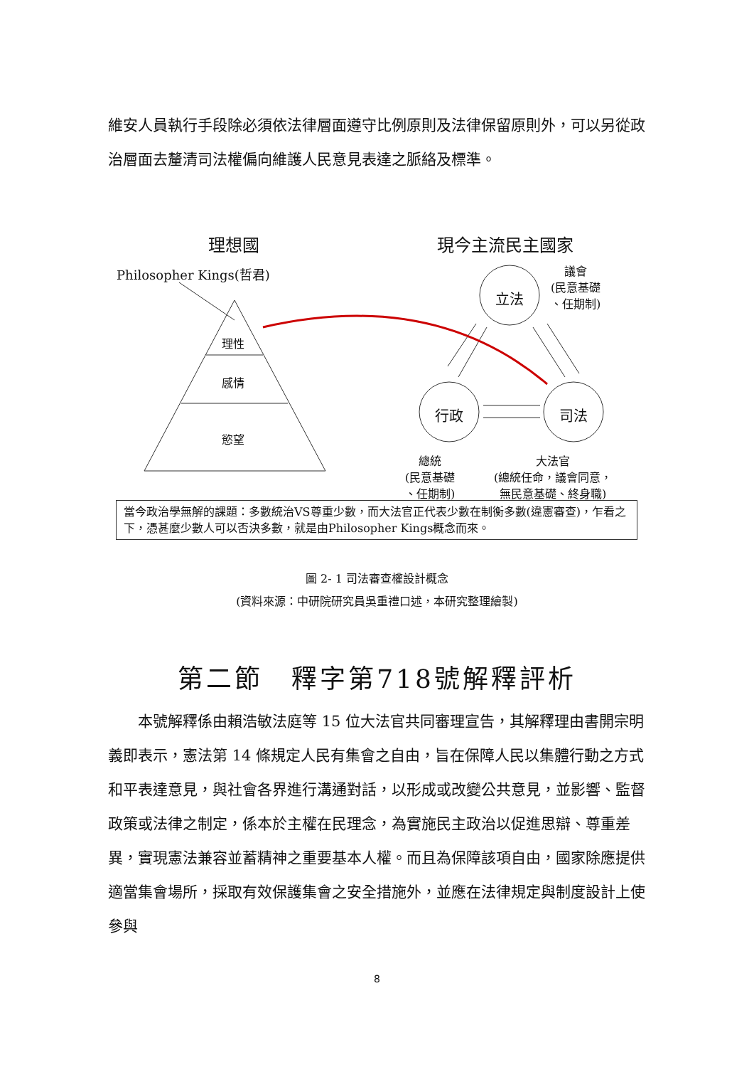維安人員執行手段除必須依法律層面遵守比例原則及法律保留原則外，可以另從政治層面去釐清司法權偏向維護人民意見表達之脈絡及標準。
理想國 現今主流民主國家
Philosopher Kings(哲君)
理性
感情
慾望
立法
行政 司法
議會
(民意基礎
、任期制)
總統
(民意基礎
、任期制)
大法官
(總統任命，議會同意，
無民意基礎、終身職)
當今政治學無解的課題：多數統治VS尊重少數，而大法官正代表少數在制衡多數(違憲審查)，乍看之下，憑甚麼少數人可以否決多數，就是由Philosopher Kings概念而來。
圖 2- 1 司法審查權設計概念
(資料來源：中研院研究員吳重禮口述，本研究整理繪製)
第二節　釋字第718號解釋評析
本號解釋係由賴浩敏法庭等 15 位大法官共同審理宣告，其解釋理由書開宗明義即表示，憲法第 14 條規定人民有集會之自由，旨在保障人民以集體行動之方式和平表達意見，與社會各界進行溝通對話，以形成或改變公共意見，並影響、監督政策或法律之制定，係本於主權在民理念，為實施民主政治以促進思辯、尊重差異，實現憲法兼容並蓄精神之重要基本人權。而且為保障該項自由，國家除應提供適當集會場所，採取有效保護集會之安全措施外，並應在法律規定與制度設計上使參與
8